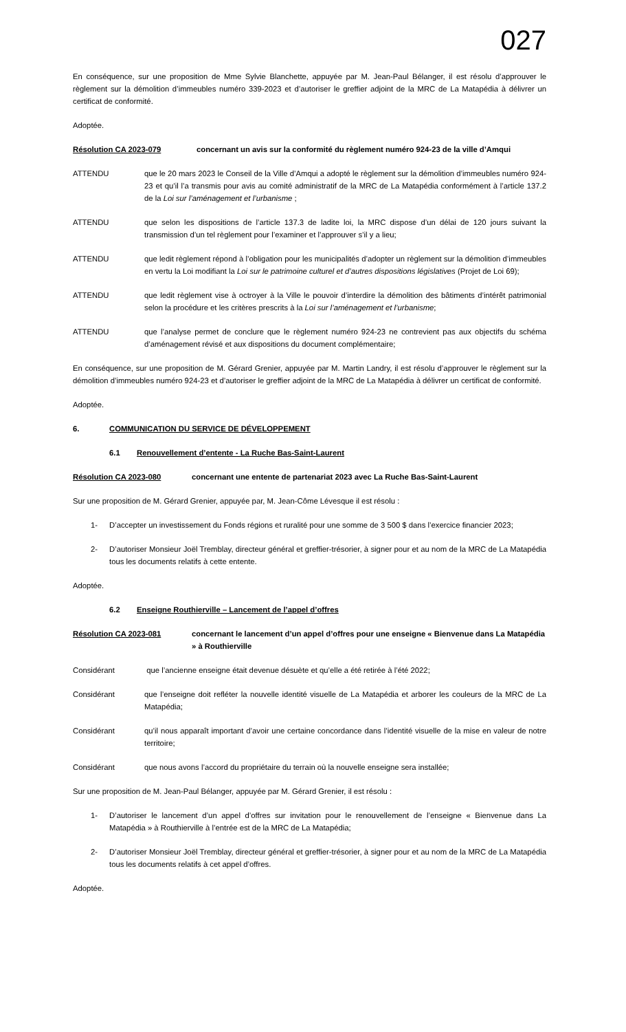027
En conséquence, sur une proposition de Mme Sylvie Blanchette, appuyée par M. Jean-Paul Bélanger, il est résolu d’approuver le règlement sur la démolition d’immeubles numéro 339-2023 et d’autoriser le greffier adjoint de la MRC de La Matapédia à délivrer un certificat de conformité.
Adoptée.
Résolution CA 2023-079 concernant un avis sur la conformité du règlement numéro 924-23 de la ville d’Amqui
ATTENDU que le 20 mars 2023 le Conseil de la Ville d’Amqui a adopté le règlement sur la démolition d’immeubles numéro 924-23 et qu’il l’a transmis pour avis au comité administratif de la MRC de La Matapédia conformément à l’article 137.2 de la Loi sur l’aménagement et l’urbanisme ;
ATTENDU que selon les dispositions de l’article 137.3 de ladite loi, la MRC dispose d’un délai de 120 jours suivant la transmission d’un tel règlement pour l’examiner et l’approuver s’il y a lieu;
ATTENDU que ledit règlement répond à l’obligation pour les municipalités d’adopter un règlement sur la démolition d’immeubles en vertu la Loi modifiant la Loi sur le patrimoine culturel et d’autres dispositions législatives (Projet de Loi 69);
ATTENDU que ledit règlement vise à octroyer à la Ville le pouvoir d’interdire la démolition des bâtiments d’intérêt patrimonial selon la procédure et les critères prescrits à la Loi sur l’aménagement et l’urbanisme;
ATTENDU que l’analyse permet de conclure que le règlement numéro 924-23 ne contrevient pas aux objectifs du schéma d’aménagement révisé et aux dispositions du document complémentaire;
En conséquence, sur une proposition de M. Gérard Grenier, appuyée par M. Martin Landry, il est résolu d’approuver le règlement sur la démolition d’immeubles numéro 924-23 et d’autoriser le greffier adjoint de la MRC de La Matapédia à délivrer un certificat de conformité.
Adoptée.
6. COMMUNICATION DU SERVICE DE DÉVELOPPEMENT
6.1 Renouvellement d’entente - La Ruche Bas-Saint-Laurent
Résolution CA 2023-080 concernant une entente de partenariat 2023 avec La Ruche Bas-Saint-Laurent
Sur une proposition de M. Gérard Grenier, appuyée par, M. Jean-Côme Lévesque il est résolu :
1- D’accepter un investissement du Fonds régions et ruralité pour une somme de 3 500 $ dans l’exercice financier 2023;
2- D’autoriser Monsieur Joël Tremblay, directeur général et greffier-trésorier, à signer pour et au nom de la MRC de La Matapédia tous les documents relatifs à cette entente.
Adoptée.
6.2 Enseigne Routhierville – Lancement de l’appel d’offres
Résolution CA 2023-081 concernant le lancement d’un appel d’offres pour une enseigne « Bienvenue dans La Matapédia » à Routhierville
Considérant que l’ancienne enseigne était devenue désuète et qu’elle a été retirée à l’été 2022;
Considérant que l’enseigne doit refléter la nouvelle identité visuelle de La Matapédia et arborer les couleurs de la MRC de La Matapédia;
Considérant qu’il nous apparaît important d’avoir une certaine concordance dans l’identité visuelle de la mise en valeur de notre territoire;
Considérant que nous avons l’accord du propriétaire du terrain où la nouvelle enseigne sera installée;
Sur une proposition de M. Jean-Paul Bélanger, appuyée par M. Gérard Grenier, il est résolu :
1- D’autoriser le lancement d’un appel d’offres sur invitation pour le renouvellement de l’enseigne « Bienvenue dans La Matapédia » à Routhierville à l’entrée est de la MRC de La Matapédia;
2- D’autoriser Monsieur Joël Tremblay, directeur général et greffier-trésorier, à signer pour et au nom de la MRC de La Matapédia tous les documents relatifs à cet appel d’offres.
Adoptée.